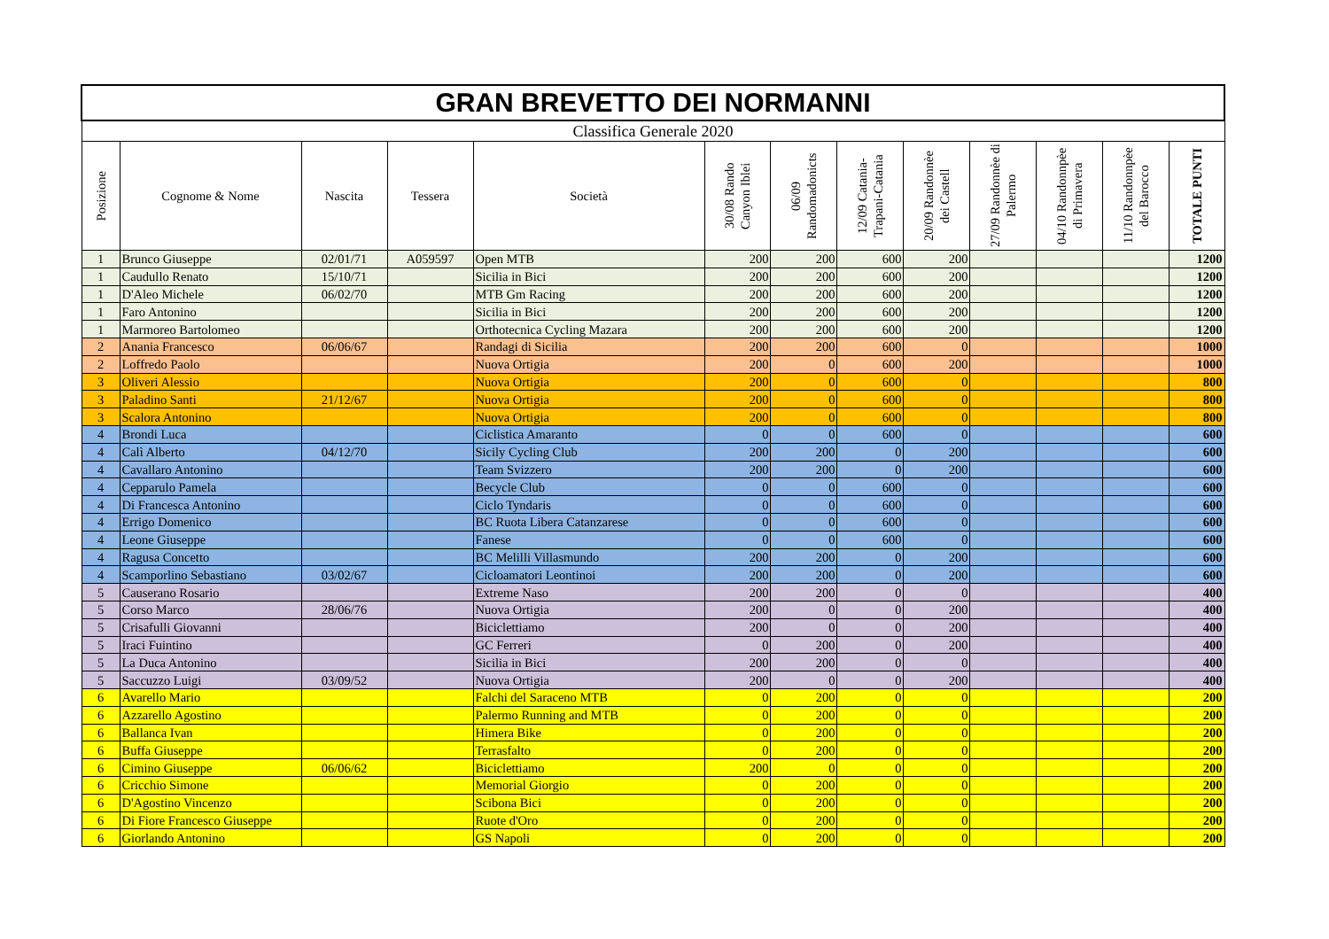| GRAN BREVETTO DEI NORMANNI | | | | | | | | | | | | |
| Classifica Generale 2020 | | | | | | | | | | | | |
| Posizione | Cognome & Nome | Nascita | Tessera | Società | 30/08 Rando Canyon Iblei | 06/09 Randomadonicts | 12/09 Catania-Trapani-Catania | 20/09 Randonnèe dei Castell | 27/09 Randonnèe di Palermo | 04/10 Randonnpèe di Primavera | 11/10 Randonnpèe del Barocco | TOTALE PUNTI |
| 1 | Brunco Giuseppe | 02/01/71 | A059597 | Open MTB | 200 | 200 | 600 | 200 | | | | 1200 |
| 1 | Caudullo Renato | 15/10/71 | | Sicilia in Bici | 200 | 200 | 600 | 200 | | | | 1200 |
| 1 | D'Aleo Michele | 06/02/70 | | MTB Gm Racing | 200 | 200 | 600 | 200 | | | | 1200 |
| 1 | Faro Antonino | | | Sicilia in Bici | 200 | 200 | 600 | 200 | | | | 1200 |
| 1 | Marmoreo Bartolomeo | | | Orthotecnica Cycling Mazara | 200 | 200 | 600 | 200 | | | | 1200 |
| 2 | Anania Francesco | 06/06/67 | | Randagi di Sicilia | 200 | 200 | 600 | 0 | | | | 1000 |
| 2 | Loffredo Paolo | | | Nuova Ortigia | 200 | 0 | 600 | 200 | | | | 1000 |
| 3 | Oliveri Alessio | | | Nuova Ortigia | 200 | 0 | 600 | 0 | | | | 800 |
| 3 | Paladino Santi | 21/12/67 | | Nuova Ortigia | 200 | 0 | 600 | 0 | | | | 800 |
| 3 | Scalora Antonino | | | Nuova Ortigia | 200 | 0 | 600 | 0 | | | | 800 |
| 4 | Brondi Luca | | | Ciclistica Amaranto | 0 | 0 | 600 | 0 | | | | 600 |
| 4 | Calì Alberto | 04/12/70 | | Sicily Cycling Club | 200 | 200 | 0 | 200 | | | | 600 |
| 4 | Cavallaro Antonino | | | Team Svizzero | 200 | 200 | 0 | 200 | | | | 600 |
| 4 | Cepparulo Pamela | | | Becycle Club | 0 | 0 | 600 | 0 | | | | 600 |
| 4 | Di Francesca Antonino | | | Ciclo Tyndaris | 0 | 0 | 600 | 0 | | | | 600 |
| 4 | Errigo Domenico | | | BC Ruota Libera Catanzarese | 0 | 0 | 600 | 0 | | | | 600 |
| 4 | Leone Giuseppe | | | Fanese | 0 | 0 | 600 | 0 | | | | 600 |
| 4 | Ragusa Concetto | | | BC Melilli Villasmundo | 200 | 200 | 0 | 200 | | | | 600 |
| 4 | Scamporlino Sebastiano | 03/02/67 | | Cicloamatori Leontinoi | 200 | 200 | 0 | 200 | | | | 600 |
| 5 | Causerano Rosario | | | Extreme Naso | 200 | 200 | 0 | 0 | | | | 400 |
| 5 | Corso Marco | 28/06/76 | | Nuova Ortigia | 200 | 0 | 0 | 200 | | | | 400 |
| 5 | Crisafulli Giovanni | | | Biciclettiamo | 200 | 0 | 0 | 200 | | | | 400 |
| 5 | Iraci Fuintino | | | GC Ferreri | 0 | 200 | 0 | 200 | | | | 400 |
| 5 | La Duca Antonino | | | Sicilia in Bici | 200 | 200 | 0 | 0 | | | | 400 |
| 5 | Saccuzzo Luigi | 03/09/52 | | Nuova Ortigia | 200 | 0 | 0 | 200 | | | | 400 |
| 6 | Avarello Mario | | | Falchi del Saraceno MTB | 0 | 200 | 0 | 0 | | | | 200 |
| 6 | Azzarello Agostino | | | Palermo Running and MTB | 0 | 200 | 0 | 0 | | | | 200 |
| 6 | Ballanca Ivan | | | Himera Bike | 0 | 200 | 0 | 0 | | | | 200 |
| 6 | Buffa Giuseppe | | | Terrasfalto | 0 | 200 | 0 | 0 | | | | 200 |
| 6 | Cimino Giuseppe | 06/06/62 | | Biciclettiamo | 200 | 0 | 0 | 0 | | | | 200 |
| 6 | Cricchio Simone | | | Memorial Giorgio | 0 | 200 | 0 | 0 | | | | 200 |
| 6 | D'Agostino Vincenzo | | | Scibona Bici | 0 | 200 | 0 | 0 | | | | 200 |
| 6 | Di Fiore Francesco Giuseppe | | | Ruote d'Oro | 0 | 200 | 0 | 0 | | | | 200 |
| 6 | Giorlando Antonino | | | GS Napoli | 0 | 200 | 0 | 0 | | | | 200 |